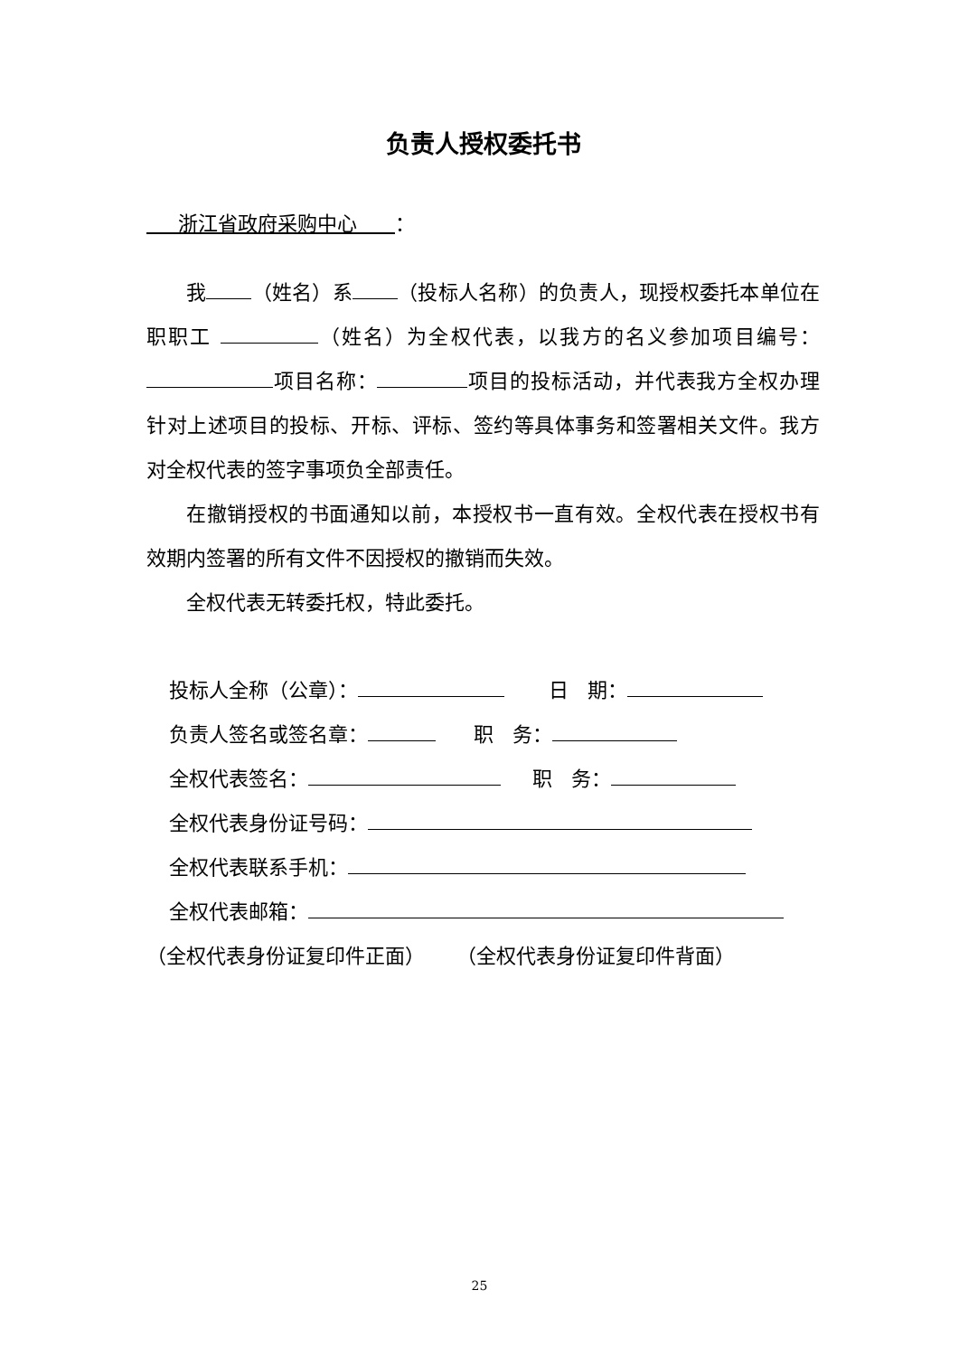负责人授权委托书
浙江省政府采购中心 ：
我 （姓名）系 （投标人名称）的负责人，现授权委托本单位在职职工 （姓名）为全权代表，以我方的名义参加项目编号： 项目名称： 项目的投标活动，并代表我方全权办理针对上述项目的投标、开标、评标、签约等具体事务和签署相关文件。我方对全权代表的签字事项负全部责任。
在撤销授权的书面通知以前，本授权书一直有效。全权代表在授权书有效期内签署的所有文件不因授权的撤销而失效。
全权代表无转委托权，特此委托。
投标人全称（公章）： 日 期：
负责人签名或签名章： 职 务：
全权代表签名： 职 务：
全权代表身份证号码：
全权代表联系手机：
全权代表邮箱：
（全权代表身份证复印件正面） （全权代表身份证复印件背面）
25